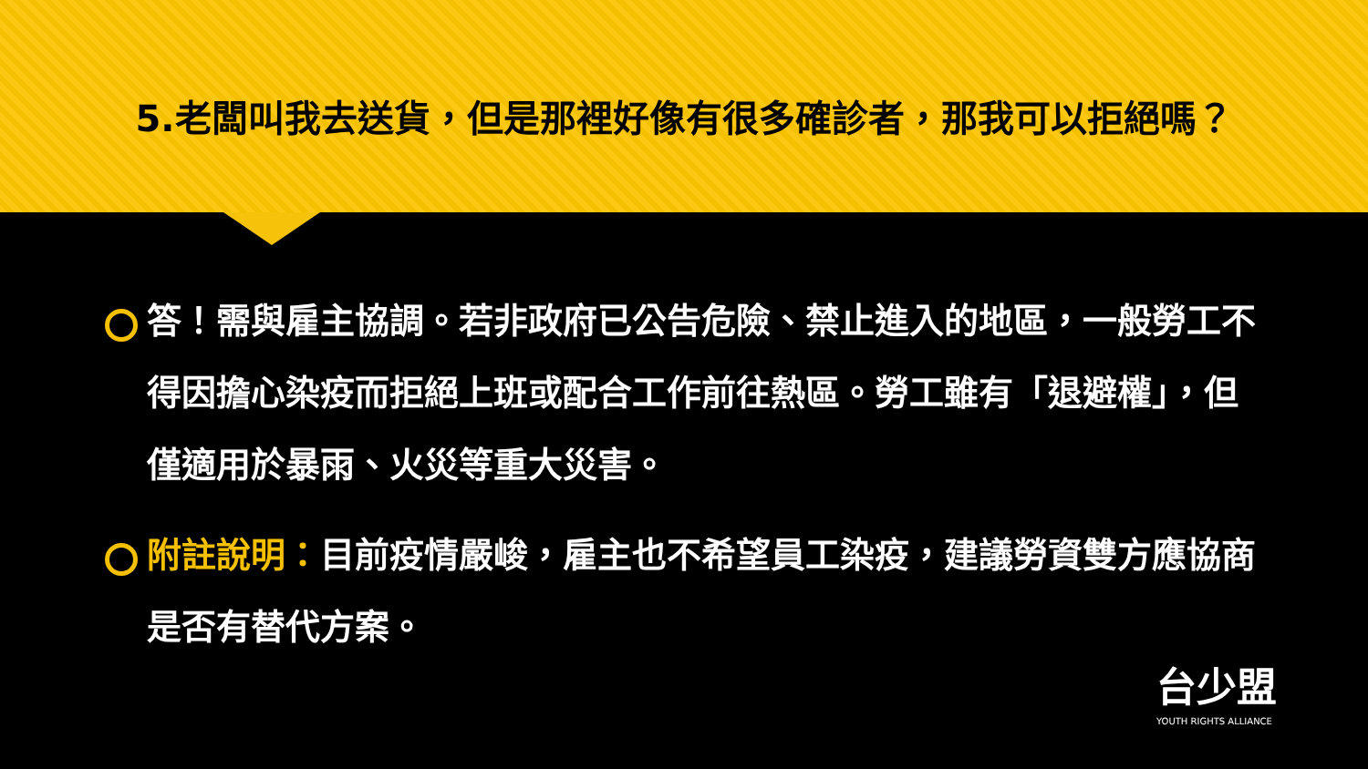5.老闆叫我去送貨，但是那裡好像有很多確診者，那我可以拒絕嗎？
答！需與雇主協調。若非政府已公告危險、禁止進入的地區，一般勞工不得因擔心染疫而拒絕上班或配合工作前往熱區。勞工雖有「退避權」，但僅適用於暴雨、火災等重大災害。
附註說明：目前疫情嚴峻，雇主也不希望員工染疫，建議勞資雙方應協商是否有替代方案。
台少盟
YOUTH RIGHTS ALLIANCE